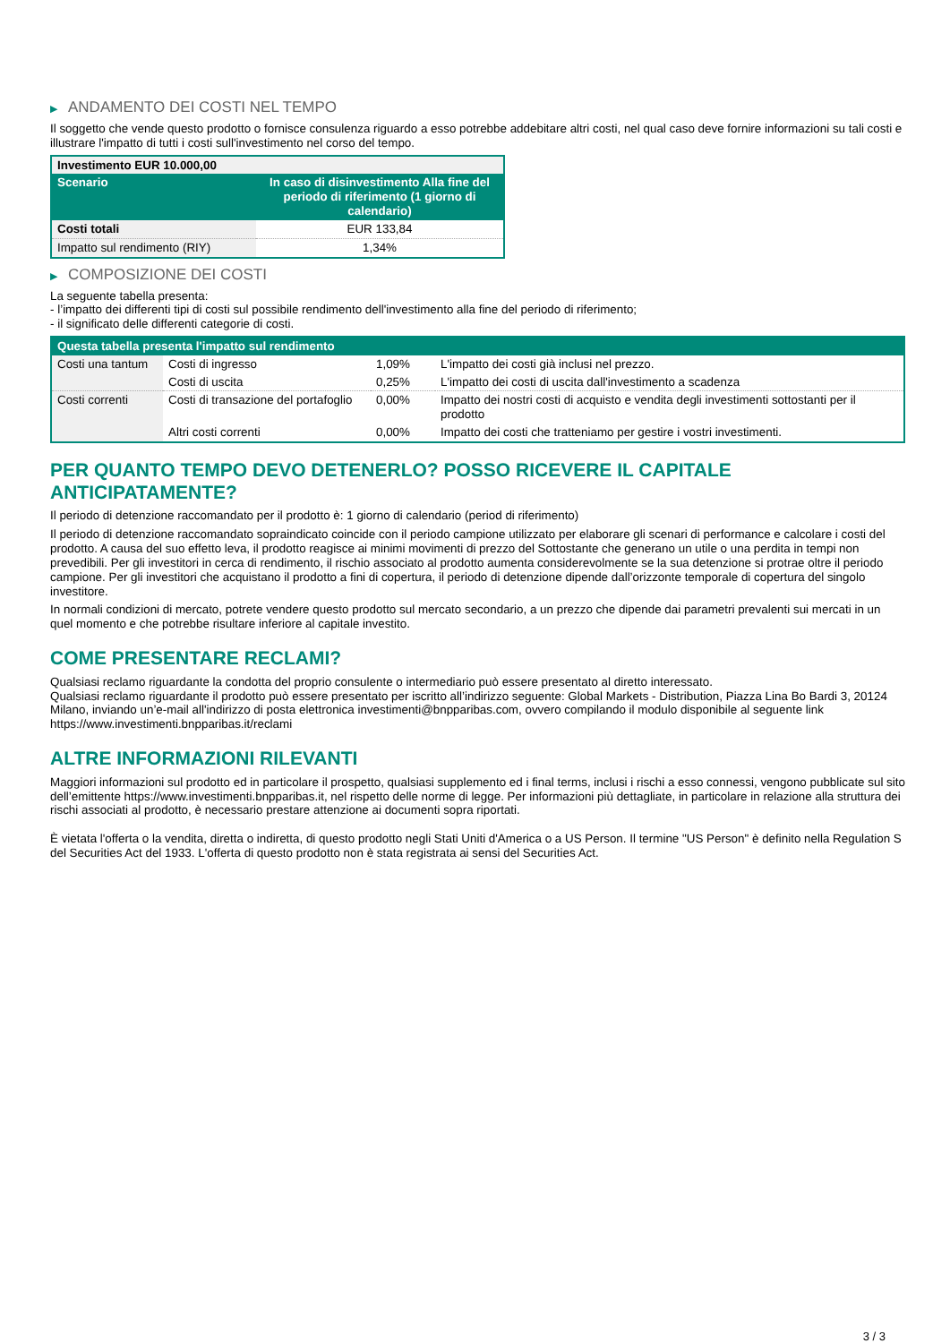▶ ANDAMENTO DEI COSTI NEL TEMPO
Il soggetto che vende questo prodotto o fornisce consulenza riguardo a esso potrebbe addebitare altri costi, nel qual caso deve fornire informazioni su tali costi e illustrare l'impatto di tutti i costi sull'investimento nel corso del tempo.
| Investimento EUR 10.000,00 | |
| Scenario | In caso di disinvestimento Alla fine del periodo di riferimento (1 giorno di calendario) |
| Costi totali | EUR 133,84 |
| Impatto sul rendimento (RIY) | 1,34% |
▶ COMPOSIZIONE DEI COSTI
La seguente tabella presenta:
- l’impatto dei differenti tipi di costi sul possibile rendimento dell'investimento alla fine del periodo di riferimento;
- il significato delle differenti categorie di costi.
| Questa tabella presenta l'impatto sul rendimento | | | |
| Costi una tantum | Costi di ingresso | 1,09% | L'impatto dei costi già inclusi nel prezzo. |
| | Costi di uscita | 0,25% | L'impatto dei costi di uscita dall'investimento a scadenza |
| Costi correnti | Costi di transazione del portafoglio | 0,00% | Impatto dei nostri costi di acquisto e vendita degli investimenti sottostanti per il prodotto |
| | Altri costi correnti | 0,00% | Impatto dei costi che tratteniamo per gestire i vostri investimenti. |
PER QUANTO TEMPO DEVO DETENERLO? POSSO RICEVERE IL CAPITALE ANTICIPATAMENTE?
Il periodo di detenzione raccomandato per il prodotto è: 1 giorno di calendario (period di riferimento)
Il periodo di detenzione raccomandato sopraindicato coincide con il periodo campione utilizzato per elaborare gli scenari di performance e calcolare i costi del prodotto. A causa del suo effetto leva, il prodotto reagisce ai minimi movimenti di prezzo del Sottostante che generano un utile o una perdita in tempi non prevedibili. Per gli investitori in cerca di rendimento, il rischio associato al prodotto aumenta considerevolmente se la sua detenzione si protrae oltre il periodo campione. Per gli investitori che acquistano il prodotto a fini di copertura, il periodo di detenzione dipende dall’orizzonte temporale di copertura del singolo investitore.
In normali condizioni di mercato, potrete vendere questo prodotto sul mercato secondario, a un prezzo che dipende dai parametri prevalenti sui mercati in un quel momento e che potrebbe risultare inferiore al capitale investito.
COME PRESENTARE RECLAMI?
Qualsiasi reclamo riguardante la condotta del proprio consulente o intermediario può essere presentato al diretto interessato.
Qualsiasi reclamo riguardante il prodotto può essere presentato per iscritto all’indirizzo seguente: Global Markets - Distribution, Piazza Lina Bo Bardi 3, 20124 Milano, inviando un’e-mail all'indirizzo di posta elettronica investimenti@bnpparibas.com, ovvero compilando il modulo disponibile al seguente link https://www.investimenti.bnpparibas.it/reclami
ALTRE INFORMAZIONI RILEVANTI
Maggiori informazioni sul prodotto ed in particolare il prospetto, qualsiasi supplemento ed i final terms, inclusi i rischi a esso connessi, vengono pubblicate sul sito dell’emittente https://www.investimenti.bnpparibas.it, nel rispetto delle norme di legge. Per informazioni più dettagliate, in particolare in relazione alla struttura dei rischi associati al prodotto, è necessario prestare attenzione ai documenti sopra riportati.
È vietata l'offerta o la vendita, diretta o indiretta, di questo prodotto negli Stati Uniti d'America o a US Person. Il termine "US Person" è definito nella Regulation S del Securities Act del 1933. L'offerta di questo prodotto non è stata registrata ai sensi del Securities Act.
3 / 3